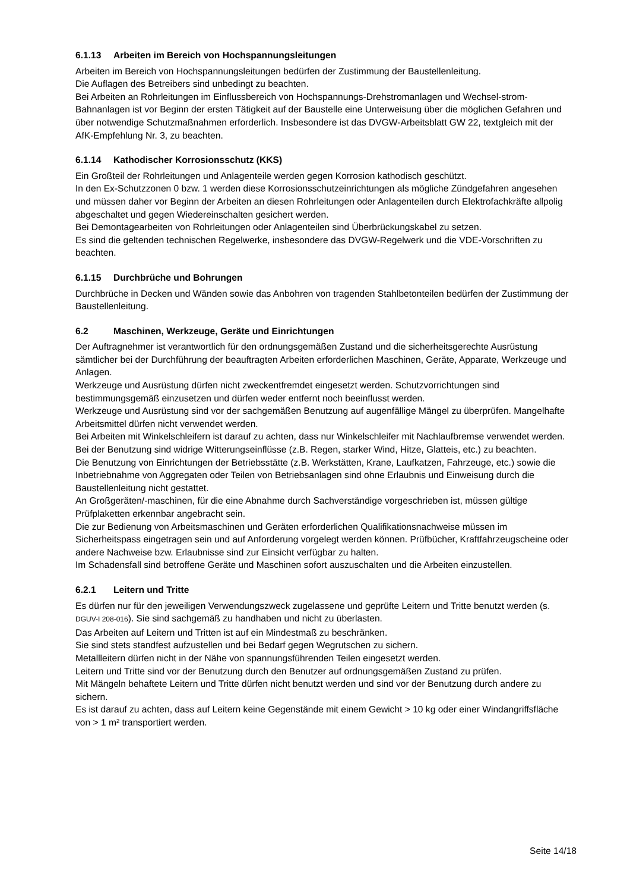6.1.13 Arbeiten im Bereich von Hochspannungsleitungen
Arbeiten im Bereich von Hochspannungsleitungen bedürfen der Zustimmung der Baustellenleitung.
Die Auflagen des Betreibers sind unbedingt zu beachten.
Bei Arbeiten an Rohrleitungen im Einflussbereich von Hochspannungs-Drehstromanlagen und Wechsel-strom-Bahnanlagen ist vor Beginn der ersten Tätigkeit auf der Baustelle eine Unterweisung über die möglichen Gefahren und über notwendige Schutzmaßnahmen erforderlich. Insbesondere ist das DVGW-Arbeitsblatt GW 22, textgleich mit der AfK-Empfehlung Nr. 3, zu beachten.
6.1.14 Kathodischer Korrosionsschutz (KKS)
Ein Großteil der Rohrleitungen und Anlagenteile werden gegen Korrosion kathodisch geschützt.
In den Ex-Schutzzonen 0 bzw. 1 werden diese Korrosionsschutzeinrichtungen als mögliche Zündgefahren angesehen und müssen daher vor Beginn der Arbeiten an diesen Rohrleitungen oder Anlagenteilen durch Elektrofachkräfte allpolig abgeschaltet und gegen Wiedereinschalten gesichert werden.
Bei Demontagearbeiten von Rohrleitungen oder Anlagenteilen sind Überbrückungskabel zu setzen.
Es sind die geltenden technischen Regelwerke, insbesondere das DVGW-Regelwerk und die VDE-Vorschriften zu beachten.
6.1.15 Durchbrüche und Bohrungen
Durchbrüche in Decken und Wänden sowie das Anbohren von tragenden Stahlbetonteilen bedürfen der Zustimmung der Baustellenleitung.
6.2 Maschinen, Werkzeuge, Geräte und Einrichtungen
Der Auftragnehmer ist verantwortlich für den ordnungsgemäßen Zustand und die sicherheitsgerechte Ausrüstung sämtlicher bei der Durchführung der beauftragten Arbeiten erforderlichen Maschinen, Geräte, Apparate, Werkzeuge und Anlagen.
Werkzeuge und Ausrüstung dürfen nicht zweckentfremdet eingesetzt werden. Schutzvorrichtungen sind bestimmungsgemäß einzusetzen und dürfen weder entfernt noch beeinflusst werden.
Werkzeuge und Ausrüstung sind vor der sachgemäßen Benutzung auf augenfällige Mängel zu überprüfen. Mangelhafte Arbeitsmittel dürfen nicht verwendet werden.
Bei Arbeiten mit Winkelschleifern ist darauf zu achten, dass nur Winkelschleifer mit Nachlaufbremse verwendet werden.
Bei der Benutzung sind widrige Witterungseinflüsse (z.B. Regen, starker Wind, Hitze, Glatteis, etc.) zu beachten.
Die Benutzung von Einrichtungen der Betriebsstätte (z.B. Werkstätten, Krane, Laufkatzen, Fahrzeuge, etc.) sowie die Inbetriebnahme von Aggregaten oder Teilen von Betriebsanlagen sind ohne Erlaubnis und Einweisung durch die Baustellenleitung nicht gestattet.
An Großgeräten/-maschinen, für die eine Abnahme durch Sachverständige vorgeschrieben ist, müssen gültige Prüfplaketten erkennbar angebracht sein.
Die zur Bedienung von Arbeitsmaschinen und Geräten erforderlichen Qualifikationsnachweise müssen im Sicherheitspass eingetragen sein und auf Anforderung vorgelegt werden können. Prüfbücher, Kraftfahrzeugscheine oder andere Nachweise bzw. Erlaubnisse sind zur Einsicht verfügbar zu halten.
Im Schadensfall sind betroffene Geräte und Maschinen sofort auszuschalten und die Arbeiten einzustellen.
6.2.1 Leitern und Tritte
Es dürfen nur für den jeweiligen Verwendungszweck zugelassene und geprüfte Leitern und Tritte benutzt werden (s. DGUV-I 208-016). Sie sind sachgemäß zu handhaben und nicht zu überlasten.
Das Arbeiten auf Leitern und Tritten ist auf ein Mindestmaß zu beschränken.
Sie sind stets standfest aufzustellen und bei Bedarf gegen Wegrutschen zu sichern.
Metallleitern dürfen nicht in der Nähe von spannungsführenden Teilen eingesetzt werden.
Leitern und Tritte sind vor der Benutzung durch den Benutzer auf ordnungsgemäßen Zustand zu prüfen.
Mit Mängeln behaftete Leitern und Tritte dürfen nicht benutzt werden und sind vor der Benutzung durch andere zu sichern.
Es ist darauf zu achten, dass auf Leitern keine Gegenstände mit einem Gewicht > 10 kg oder einer Windangriffsfläche von > 1 m² transportiert werden.
Seite 14/18